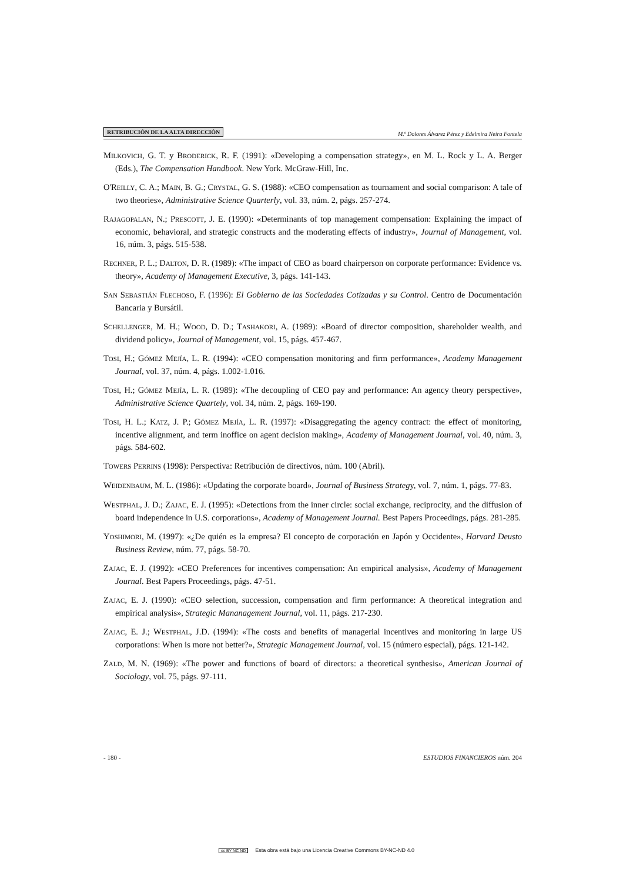RETRIBUCIÓN DE LA ALTA DIRECCIÓN M.ª Dolores Álvarez Pérez y Edelmira Neira Fontela
MILKOVICH, G. T. y BRODERICK, R. F. (1991): «Developing a compensation strategy», en M. L. Rock y L. A. Berger (Eds.), The Compensation Handbook. New York. McGraw-Hill, Inc.
O'REILLY, C. A.; MAIN, B. G.; CRYSTAL, G. S. (1988): «CEO compensation as tournament and social comparison: A tale of two theories», Administrative Science Quarterly, vol. 33, núm. 2, págs. 257-274.
RAJAGOPALAN, N.; PRESCOTT, J. E. (1990): «Determinants of top management compensation: Explaining the impact of economic, behavioral, and strategic constructs and the moderating effects of industry», Journal of Management, vol. 16, núm. 3, págs. 515-538.
RECHNER, P. L.; DALTON, D. R. (1989): «The impact of CEO as board chairperson on corporate performance: Evidence vs. theory», Academy of Management Executive, 3, págs. 141-143.
SAN SEBASTIÁN FLECHOSO, F. (1996): El Gobierno de las Sociedades Cotizadas y su Control. Centro de Documentación Bancaria y Bursátil.
SCHELLENGER, M. H.; WOOD, D. D.; TASHAKORI, A. (1989): «Board of director composition, shareholder wealth, and dividend policy», Journal of Management, vol. 15, págs. 457-467.
TOSI, H.; GÓMEZ MEJÍA, L. R. (1994): «CEO compensation monitoring and firm performance», Academy Management Journal, vol. 37, núm. 4, págs. 1.002-1.016.
TOSI, H.; GÓMEZ MEJÍA, L. R. (1989): «The decoupling of CEO pay and performance: An agency theory perspective», Administrative Science Quartely, vol. 34, núm. 2, págs. 169-190.
TOSI, H. L.; KATZ, J. P.; GÓMEZ MEJÍA, L. R. (1997): «Disaggregating the agency contract: the effect of monitoring, incentive alignment, and term inoffice on agent decision making», Academy of Management Journal, vol. 40, núm. 3, págs. 584-602.
TOWERS PERRINS (1998): Perspectiva: Retribución de directivos, núm. 100 (Abril).
WEIDENBAUM, M. L. (1986): «Updating the corporate board», Journal of Business Strategy, vol. 7, núm. 1, págs. 77-83.
WESTPHAL, J. D.; ZAJAC, E. J. (1995): «Detections from the inner circle: social exchange, reciprocity, and the diffusion of board independence in U.S. corporations», Academy of Management Journal. Best Papers Proceedings, págs. 281-285.
YOSHIMORI, M. (1997): «¿De quién es la empresa? El concepto de corporación en Japón y Occidente», Harvard Deusto Business Review, núm. 77, págs. 58-70.
ZAJAC, E. J. (1992): «CEO Preferences for incentives compensation: An empirical analysis», Academy of Management Journal. Best Papers Proceedings, págs. 47-51.
ZAJAC, E. J. (1990): «CEO selection, succession, compensation and firm performance: A theoretical integration and empirical analysis», Strategic Mananagement Journal, vol. 11, págs. 217-230.
ZAJAC, E. J.; WESTPHAL, J.D. (1994): «The costs and benefits of managerial incentives and monitoring in large US corporations: When is more not better?», Strategic Management Journal, vol. 15 (número especial), págs. 121-142.
ZALD, M. N. (1969): «The power and functions of board of directors: a theoretical synthesis», American Journal of Sociology, vol. 75, págs. 97-111.
- 180 - ESTUDIOS FINANCIEROS núm. 204
cc BY NC ND Esta obra está bajo una Licencia Creative Commons BY-NC-ND 4.0